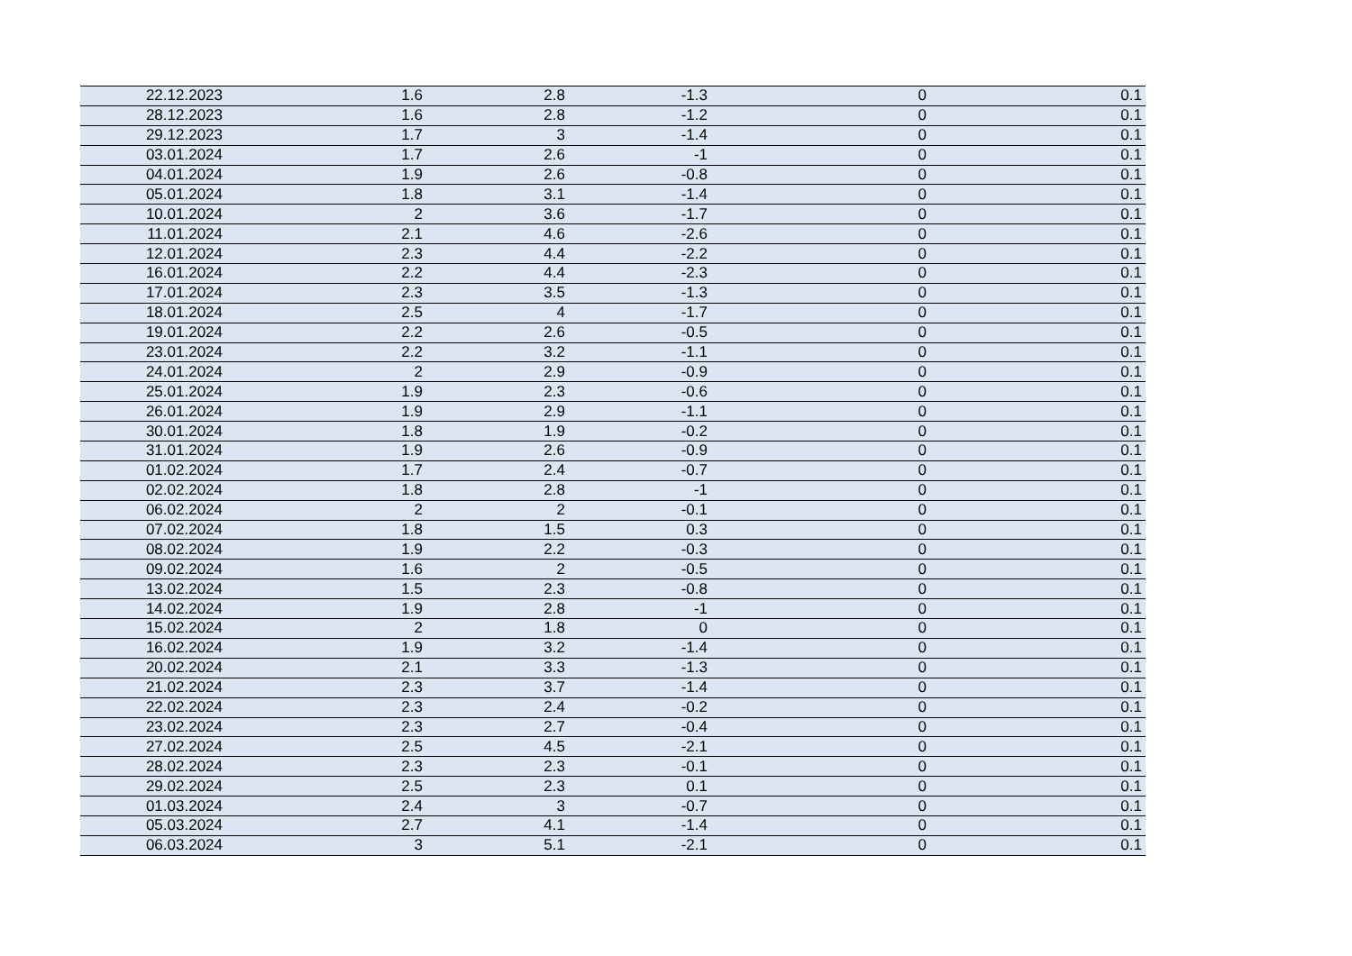| 22.12.2023 | 1.6 | 2.8 | -1.3 | 0 | 0.1 |
| 28.12.2023 | 1.6 | 2.8 | -1.2 | 0 | 0.1 |
| 29.12.2023 | 1.7 | 3 | -1.4 | 0 | 0.1 |
| 03.01.2024 | 1.7 | 2.6 | -1 | 0 | 0.1 |
| 04.01.2024 | 1.9 | 2.6 | -0.8 | 0 | 0.1 |
| 05.01.2024 | 1.8 | 3.1 | -1.4 | 0 | 0.1 |
| 10.01.2024 | 2 | 3.6 | -1.7 | 0 | 0.1 |
| 11.01.2024 | 2.1 | 4.6 | -2.6 | 0 | 0.1 |
| 12.01.2024 | 2.3 | 4.4 | -2.2 | 0 | 0.1 |
| 16.01.2024 | 2.2 | 4.4 | -2.3 | 0 | 0.1 |
| 17.01.2024 | 2.3 | 3.5 | -1.3 | 0 | 0.1 |
| 18.01.2024 | 2.5 | 4 | -1.7 | 0 | 0.1 |
| 19.01.2024 | 2.2 | 2.6 | -0.5 | 0 | 0.1 |
| 23.01.2024 | 2.2 | 3.2 | -1.1 | 0 | 0.1 |
| 24.01.2024 | 2 | 2.9 | -0.9 | 0 | 0.1 |
| 25.01.2024 | 1.9 | 2.3 | -0.6 | 0 | 0.1 |
| 26.01.2024 | 1.9 | 2.9 | -1.1 | 0 | 0.1 |
| 30.01.2024 | 1.8 | 1.9 | -0.2 | 0 | 0.1 |
| 31.01.2024 | 1.9 | 2.6 | -0.9 | 0 | 0.1 |
| 01.02.2024 | 1.7 | 2.4 | -0.7 | 0 | 0.1 |
| 02.02.2024 | 1.8 | 2.8 | -1 | 0 | 0.1 |
| 06.02.2024 | 2 | 2 | -0.1 | 0 | 0.1 |
| 07.02.2024 | 1.8 | 1.5 | 0.3 | 0 | 0.1 |
| 08.02.2024 | 1.9 | 2.2 | -0.3 | 0 | 0.1 |
| 09.02.2024 | 1.6 | 2 | -0.5 | 0 | 0.1 |
| 13.02.2024 | 1.5 | 2.3 | -0.8 | 0 | 0.1 |
| 14.02.2024 | 1.9 | 2.8 | -1 | 0 | 0.1 |
| 15.02.2024 | 2 | 1.8 | 0 | 0 | 0.1 |
| 16.02.2024 | 1.9 | 3.2 | -1.4 | 0 | 0.1 |
| 20.02.2024 | 2.1 | 3.3 | -1.3 | 0 | 0.1 |
| 21.02.2024 | 2.3 | 3.7 | -1.4 | 0 | 0.1 |
| 22.02.2024 | 2.3 | 2.4 | -0.2 | 0 | 0.1 |
| 23.02.2024 | 2.3 | 2.7 | -0.4 | 0 | 0.1 |
| 27.02.2024 | 2.5 | 4.5 | -2.1 | 0 | 0.1 |
| 28.02.2024 | 2.3 | 2.3 | -0.1 | 0 | 0.1 |
| 29.02.2024 | 2.5 | 2.3 | 0.1 | 0 | 0.1 |
| 01.03.2024 | 2.4 | 3 | -0.7 | 0 | 0.1 |
| 05.03.2024 | 2.7 | 4.1 | -1.4 | 0 | 0.1 |
| 06.03.2024 | 3 | 5.1 | -2.1 | 0 | 0.1 |